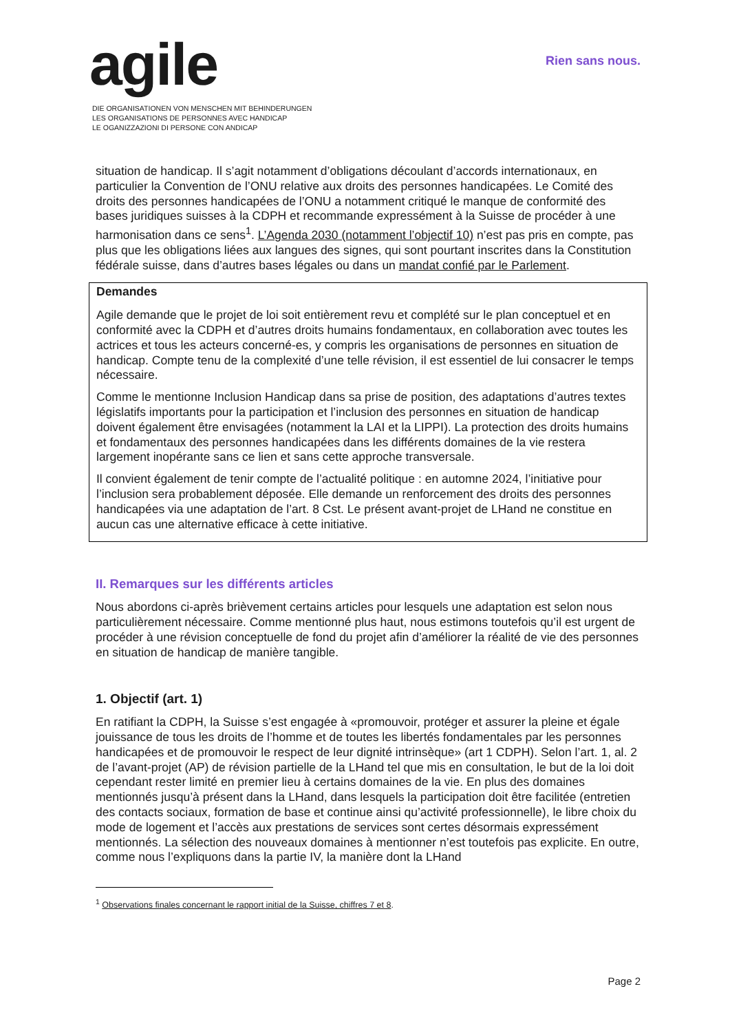agile
DIE ORGANISATIONEN VON MENSCHEN MIT BEHINDERUNGEN
LES ORGANISATIONS DE PERSONNES AVEC HANDICAP
LE OGANIZZAZIONI DI PERSONE CON ANDICAP
Rien sans nous.
situation de handicap. Il s’agit notamment d’obligations découlant d’accords internationaux, en particulier la Convention de l’ONU relative aux droits des personnes handicapées. Le Comité des droits des personnes handicapées de l’ONU a notamment critiqué le manque de conformité des bases juridiques suisses à la CDPH et recommande expressément à la Suisse de procéder à une harmonisation dans ce sens<sup>1</sup>. L’Agenda 2030 (notamment l’objectif 10) n’est pas pris en compte, pas plus que les obligations liées aux langues des signes, qui sont pourtant inscrites dans la Constitution fédérale suisse, dans d’autres bases légales ou dans un mandat confié par le Parlement.
Demandes
Agile demande que le projet de loi soit entièrement revu et complété sur le plan conceptuel et en conformité avec la CDPH et d’autres droits humains fondamentaux, en collaboration avec toutes les actrices et tous les acteurs concerné-es, y compris les organisations de personnes en situation de handicap. Compte tenu de la complexité d’une telle révision, il est essentiel de lui consacrer le temps nécessaire.
Comme le mentionne Inclusion Handicap dans sa prise de position, des adaptations d’autres textes législatifs importants pour la participation et l’inclusion des personnes en situation de handicap doivent également être envisagées (notamment la LAI et la LIPPI). La protection des droits humains et fondamentaux des personnes handicapées dans les différents domaines de la vie restera largement inopérante sans ce lien et sans cette approche transversale.
Il convient également de tenir compte de l’actualité politique : en automne 2024, l’initiative pour l’inclusion sera probablement déposée. Elle demande un renforcement des droits des personnes handicapées via une adaptation de l’art. 8 Cst. Le présent avant-projet de LHand ne constitue en aucun cas une alternative efficace à cette initiative.
II. Remarques sur les différents articles
Nous abordons ci-après brièvement certains articles pour lesquels une adaptation est selon nous particulièrement nécessaire. Comme mentionné plus haut, nous estimons toutefois qu’il est urgent de procéder à une révision conceptuelle de fond du projet afin d’améliorer la réalité de vie des personnes en situation de handicap de manière tangible.
1. Objectif (art. 1)
En ratifiant la CDPH, la Suisse s’est engagée à «promouvoir, protéger et assurer la pleine et égale jouissance de tous les droits de l’homme et de toutes les libertés fondamentales par les personnes handicapées et de promouvoir le respect de leur dignité intrinsèque» (art 1 CDPH). Selon l’art. 1, al. 2 de l’avant-projet (AP) de révision partielle de la LHand tel que mis en consultation, le but de la loi doit cependant rester limité en premier lieu à certains domaines de la vie. En plus des domaines mentionnés jusqu’à présent dans la LHand, dans lesquels la participation doit être facilitée (entretien des contacts sociaux, formation de base et continue ainsi qu’activité professionnelle), le libre choix du mode de logement et l’accès aux prestations de services sont certes désormais expressément mentionnés. La sélection des nouveaux domaines à mentionner n’est toutefois pas explicite. En outre, comme nous l’expliquons dans la partie IV, la manière dont la LHand
<sup>1</sup> Observations finales concernant le rapport initial de la Suisse, chiffres 7 et 8.
Page 2